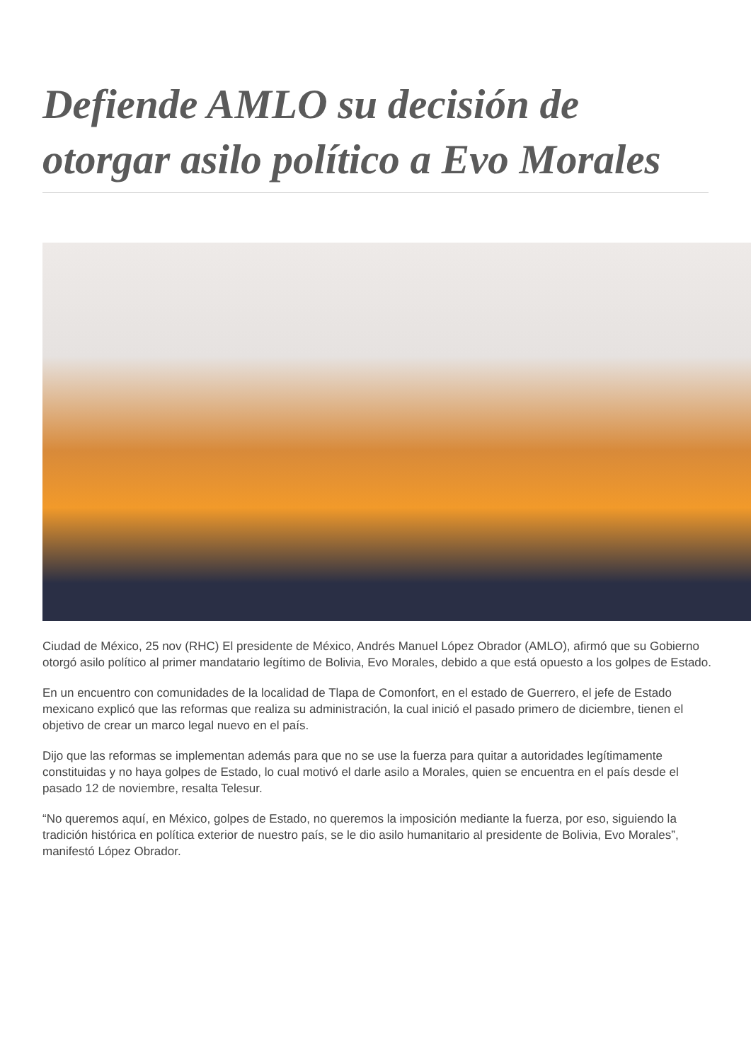Defiende AMLO su decisión de otorgar asilo político a Evo Morales
Ciudad de México, 25 nov (RHC) El presidente de México, Andrés Manuel López Obrador (AMLO), afirmó que su Gobierno otorgó asilo político al primer mandatario legítimo de Bolivia, Evo Morales, debido a que está opuesto a los golpes de Estado.
En un encuentro con comunidades de la localidad de Tlapa de Comonfort, en el estado de Guerrero, el jefe de Estado mexicano explicó que las reformas que realiza su administración, la cual inició el pasado primero de diciembre, tienen el objetivo de crear un marco legal nuevo en el país.
Dijo que las reformas se implementan además para que no se use la fuerza para quitar a autoridades legítimamente constituidas y no haya golpes de Estado, lo cual motivó el darle asilo a Morales, quien se encuentra en el país desde el pasado 12 de noviembre, resalta Telesur.
“No queremos aquí, en México, golpes de Estado, no queremos la imposición mediante la fuerza, por eso, siguiendo la tradición histórica en política exterior de nuestro país, se le dio asilo humanitario al presidente de Bolivia, Evo Morales”, manifestó López Obrador.